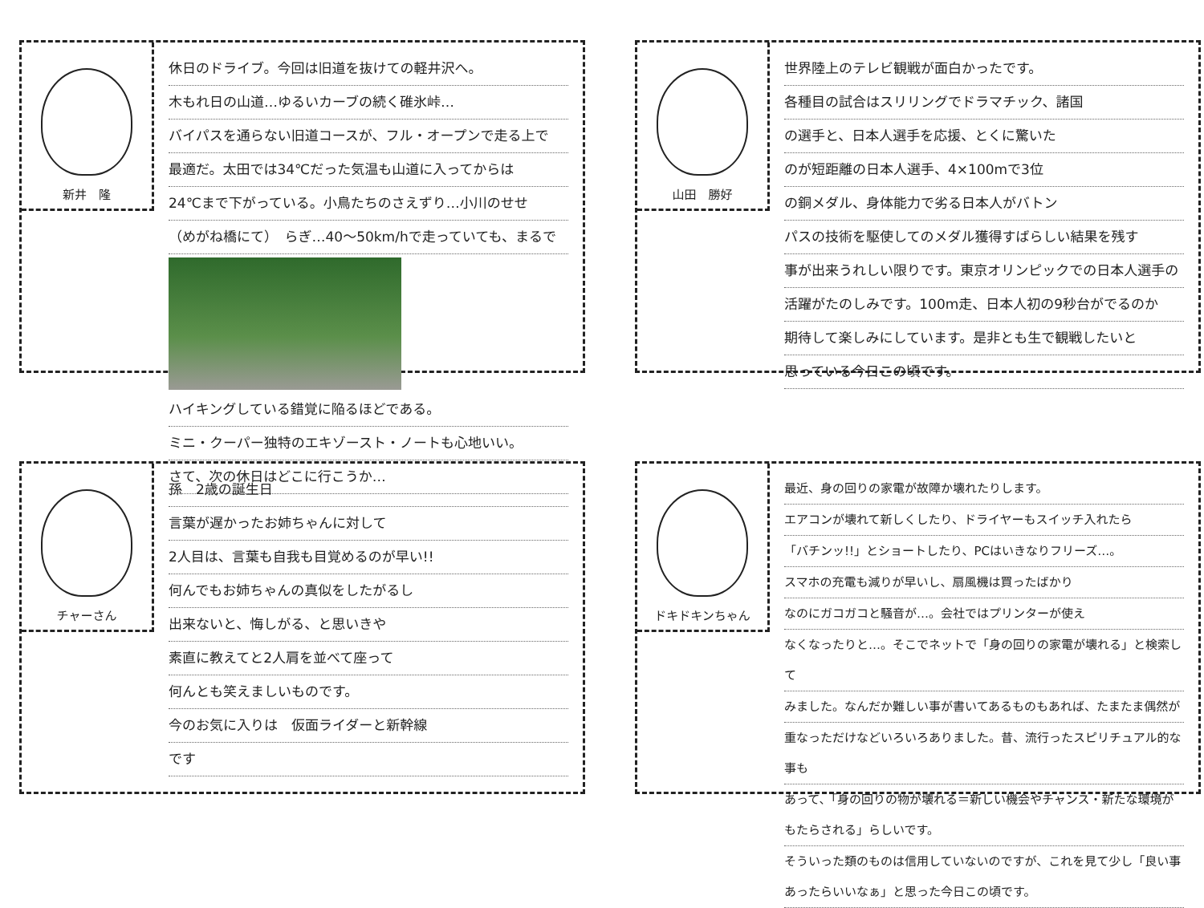新井　隆
休日のドライブ。今回は旧道を抜けての軽井沢へ。
木もれ日の山道…ゆるいカーブの続く碓氷峠…
バイパスを通らない旧道コースが、フル・オープンで走る上で
最適だ。太田では34℃だった気温も山道に入ってからは
24℃まで下がっている。小鳥たちのさえずり…小川のせせ
（めがね橋にて）　らぎ…40〜50km/hで走っていても、まるで
ハイキングしている錯覚に陥るほどである。
ミニ・クーパー独特のエキゾースト・ノートも心地いい。
さて、次の休日はどこに行こうか…
山田　勝好
世界陸上のテレビ観戦が面白かったです。
各種目の試合はスリリングでドラマチック、諸国
の選手と、日本人選手を応援、とくに驚いた
のが短距離の日本人選手、4×100mで3位
の銅メダル、身体能力で劣る日本人がバトン
パスの技術を駆使してのメダル獲得すばらしい結果を残す
事が出来うれしい限りです。東京オリンピックでの日本人選手の
活躍がたのしみです。100m走、日本人初の9秒台がでるのか
期待して楽しみにしています。是非とも生で観戦したいと
思っている今日この頃です。
チャーさん
孫　2歳の誕生日
言葉が遅かったお姉ちゃんに対して
2人目は、言葉も自我も目覚めるのが早い!!
何んでもお姉ちゃんの真似をしたがるし
出来ないと、悔しがる、と思いきや
素直に教えてと2人肩を並べて座って
何んとも笑えましいものです。
今のお気に入りは　仮面ライダーと新幹線
です
ドキドキンちゃん
最近、身の回りの家電が故障か壊れたりします。
エアコンが壊れて新しくしたり、ドライヤーもスイッチ入れたら
「バチンッ!!」とショートしたり、PCはいきなりフリーズ…。
スマホの充電も減りが早いし、扇風機は買ったばかり
なのにガコガコと騒音が…。会社ではプリンターが使え
なくなったりと…。そこでネットで「身の回りの家電が壊れる」と検索して
みました。なんだか難しい事が書いてあるものもあれば、たまたま偶然が
重なっただけなどいろいろありました。昔、流行ったスピリチュアル的な事も
あって、「身の回りの物が壊れる＝新しい機会やチャンス・新たな環境がもたらされる」らしいです。
そういった類のものは信用していないのですが、これを見て少し「良い事あったらいいなぁ」と思った今日この頃です。